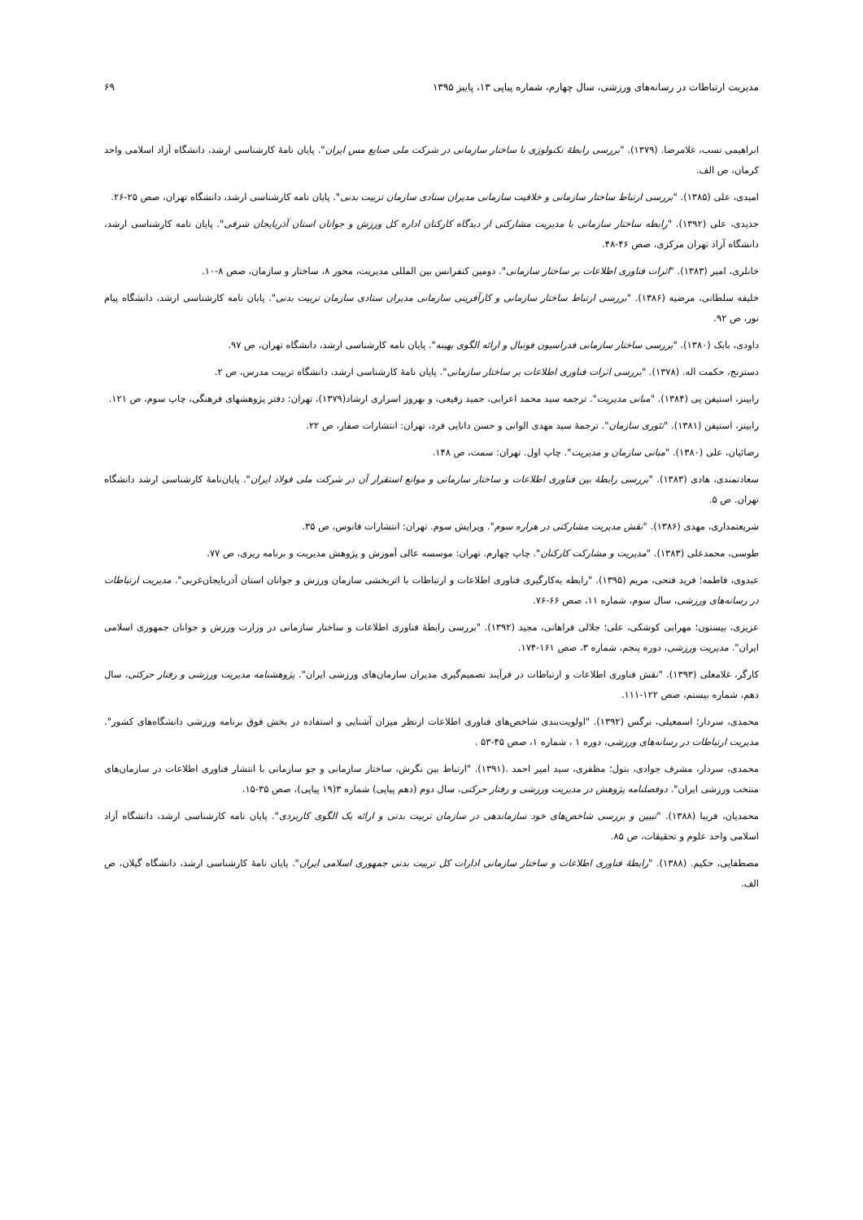مدیریت ارتباطات در رسانه‌های ورزشی، سال چهارم، شماره پیاپی ۱۳، پاییز ۱۳۹۵ ۶۹
ابراهیمی نسب، غلامرضا. (۱۳۷۹). "بررسی رابطهٔ تکنولوژی با ساختار سازمانی در شرکت ملی صنایع مس ایران". پایان نامهٔ کارشناسی ارشد، دانشگاه آزاد اسلامی واحد کرمان، ص الف.
امیدی، علی (۱۳۸۵). "بررسی ارتباط ساختار سازمانی و خلاقیت سازمانی مدیران ستادی سازمان تربیت بدنی". پایان نامه کارشناسی ارشد، دانشگاه تهران، صص ۲۵-۲۶.
جدیدی، علی (۱۳۹۲). "رابطه ساختار سازمانی با مدیریت مشارکتی از دیدگاه کارکنان اداره کل ورزش و جوانان استان آذربایجان شرقی". پایان نامه کارشناسی ارشد، دانشگاه آزاد تهران مرکزی، صص ۴۶-۴۸.
خانلری، امیر (۱۳۸۳). "اثرات فناوری اطلاعات بر ساختار سازمانی". دومین کنفرانس بین المللی مدیریت، محور ۸، ساختار و سازمان، صص ۸-۱۰.
خلیفه سلطانی، مرضیه (۱۳۸۶). "بررسی ارتباط ساختار سازمانی و کارآفرینی سازمانی مدیران ستادی سازمان تربیت بدنی". پایان نامه کارشناسی ارشد، دانشگاه پیام نور، ص ۹۲.
داودی، بابک (۱۳۸۰). "بررسی ساختار سازمانی فدراسیون فوتبال و ارائه الگوی بهینه". پایان نامه کارشناسی ارشد، دانشگاه تهران، ص ۹۷.
دسترنج، حکمت اله. (۱۳۷۸). "بررسی اثرات فناوری اطلاعات بر ساختار سازمانی". پایان نامهٔ کارشناسی ارشد، دانشگاه تربیت مدرس، ص ۲.
رابینز، استیفن پی (۱۳۸۴). "مبانی مدیریت". ترجمه سید محمد اعرابی، حمید رفیعی، و بهروز اسراری ارشاد(۱۳۷۹)، تهران: دفتر پژوهشهای فرهنگی، چاپ سوم، ص ۱۲۱.
رابینز، استیفن (۱۳۸۱). "تئوری سازمان". ترجمهٔ سید مهدی الوانی و حسن دانایی فرد، تهران: انتشارات صفار، ص ۲۲.
رضائیان، علی (۱۳۸۰). "مبانی سازمان و مدیریت". چاپ اول. تهران: سمت، ص ۱۴۸.
سعادتمندی، هادی (۱۳۸۳). "بررسی رابطهٔ بین فناوری اطلاعات و ساختار سازمانی و موانع استقرار آن در شرکت ملی فولاد ایران". پایان‌نامهٔ کارشناسی ارشد دانشگاه تهران. ص ۵.
شریعتمداری، مهدی (۱۳۸۶). "نقش مدیریت مشارکتی در هزاره سوم". ویرایش سوم. تهران: انتشارات فانوس، ص ۳۵.
طوسی، محمدعلی (۱۳۸۳). "مدیریت و مشارکت کارکنان". چاپ چهارم. تهران: موسسه عالی آموزش و پژوهش مدیریت و برنامه ریزی، ص ۷۷.
عبدوی، فاطمه؛ فرید فتحی، مریم (۱۳۹۵). "رابطه به‌کارگیری فناوری اطلاعات و ارتباطات با اثربخشی سازمان ورزش و جوانان استان آذربایجان‌غربی". مدیریت ارتباطات در رسانه‌های ورزشی، سال سوم، شماره ۱۱، صص ۶۶-۷۶.
عزیزی، بیستون؛ مهرابی کوشکی، علی؛ جلالی فراهانی، مجید (۱۳۹۲). "بررسی رابطهٔ فناوری اطلاعات و ساختار سازمانی در وزارت ورزش و جوانان جمهوری اسلامی ایران". مدیریت ورزشی، دوره پنجم، شماره ۳، صص ۱۶۱-۱۷۴.
کارگر، غلامعلی (۱۳۹۳). "نقش فناوری اطلاعات و ارتباطات در فرآیند تصمیم‌گیری مدیران سازمان‌های ورزشی ایران". پژوهشنامه مدیریت ورزشی و رفتار حرکتی، سال دهم، شماره بیستم، صص ۱۲۲-۱۱۱.
محمدی، سردار؛ اسمعیلی، نرگس (۱۳۹۲). "اولویت‌بندی شاخص‌های فناوری اطلاعات ازنظر میزان آشنایی و استفاده در بخش فوق برنامه ورزشی دانشگاه‌های کشور". مدیریت ارتباطات در رسانه‌های ورزشی، دوره ۱ ، شماره ۱، صص ۴۵-۵۳ .
محمدی، سردار، مشرف جوادی، بتول؛ مظفری، سید امیر احمد .(۱۳۹۱). "ارتباط بین نگرش، ساختار سازمانی و جو سازمانی با انتشار فناوری اطلاعات در سازمان‌های منتخب ورزشی ایران". دوفصلنامه پژوهش در مدیریت ورزشی و رفتار حرکتی، سال دوم (دهم پیاپی) شماره ۳(۱۹ پیاپی)، صص ۳۵-۱۵.
محمدیان، فریبا (۱۳۸۸). "تبیین و بررسی شاخص‌های خود سازماندهی در سازمان تربیت بدنی و ارائه یک الگوی کاربردی". پایان نامه کارشناسی ارشد، دانشگاه آزاد اسلامی واحد علوم و تحقیقات، ص ۸۵.
مصطفایی، حکیم. (۱۳۸۸). "رابطهٔ فناوری اطلاعات و ساختار سازمانی ادارات کل تربیت بدنی جمهوری اسلامی ایران". پایان نامهٔ کارشناسی ارشد، دانشگاه گیلان، ص الف.